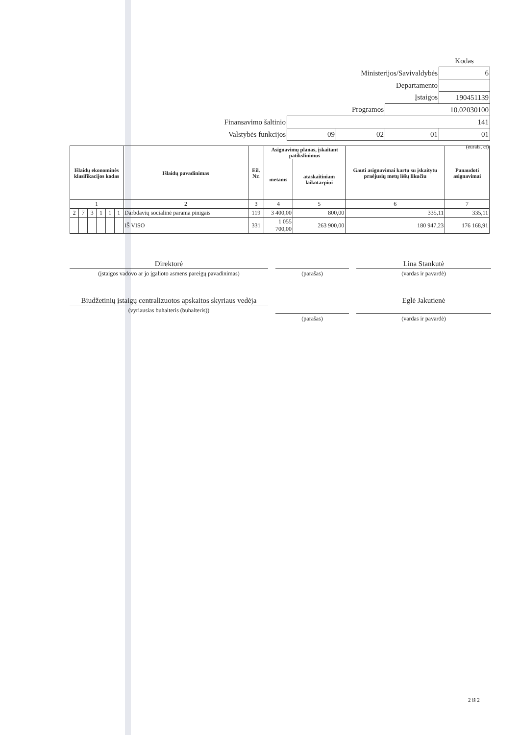| | | | | Kodas |
| Ministerijos/Savivaldybės | | | | 6 |
| Departamento | | | | |
| Įstaigos | | | | 190451139 |
| Programos | | | 10.02030100 | |
| Finansavimo šaltinio | 141 | | | |
| Valstybės funkcijos | 09 | 02 | 01 | 01 |
| (eurais, ct) | | | | |
| Išlaidų ekonominės klasifikacijos kodas | | | | | | Išlaidų pavadinimas | Eil. Nr. | Asignavimų planas, įskaitant patikslinimus | | Gauti asignavimai kartu su įskaitytu praėjusių metų lėšų likučiu | Panaudoti asignavimai |
| --- | --- | --- | --- | --- | --- | --- | --- | --- | --- | --- | --- |
| | | | | | | | | metams | ataskaitiniam laikotarpiui | | |
| 1 | | | | | | 2 | 3 | 4 | 5 | 6 | 7 |
| 2 | 7 | 3 | 1 | 1 | 1 | Darbdavių socialinė parama pinigais | 119 | 3 400,00 | 800,00 | 335,11 | 335,11 |
| | | | | | | IŠ VISO | 331 | 1 055 700,00 | 263 900,00 | 180 947,23 | 176 168,91 |
Direktorė
(įstaigos vadovo ar jo įgalioto asmens pareigų pavadinimas)
(parašas)
Lina Stankutė
(vardas ir pavardė)
Biudžetinių įstaigų centralizuotos apskaitos skyriaus vedėja
(vyriausias buhalteris (buhalteris))
(parašas)
Eglė Jakutienė
(vardas ir pavardė)
2 iš 2